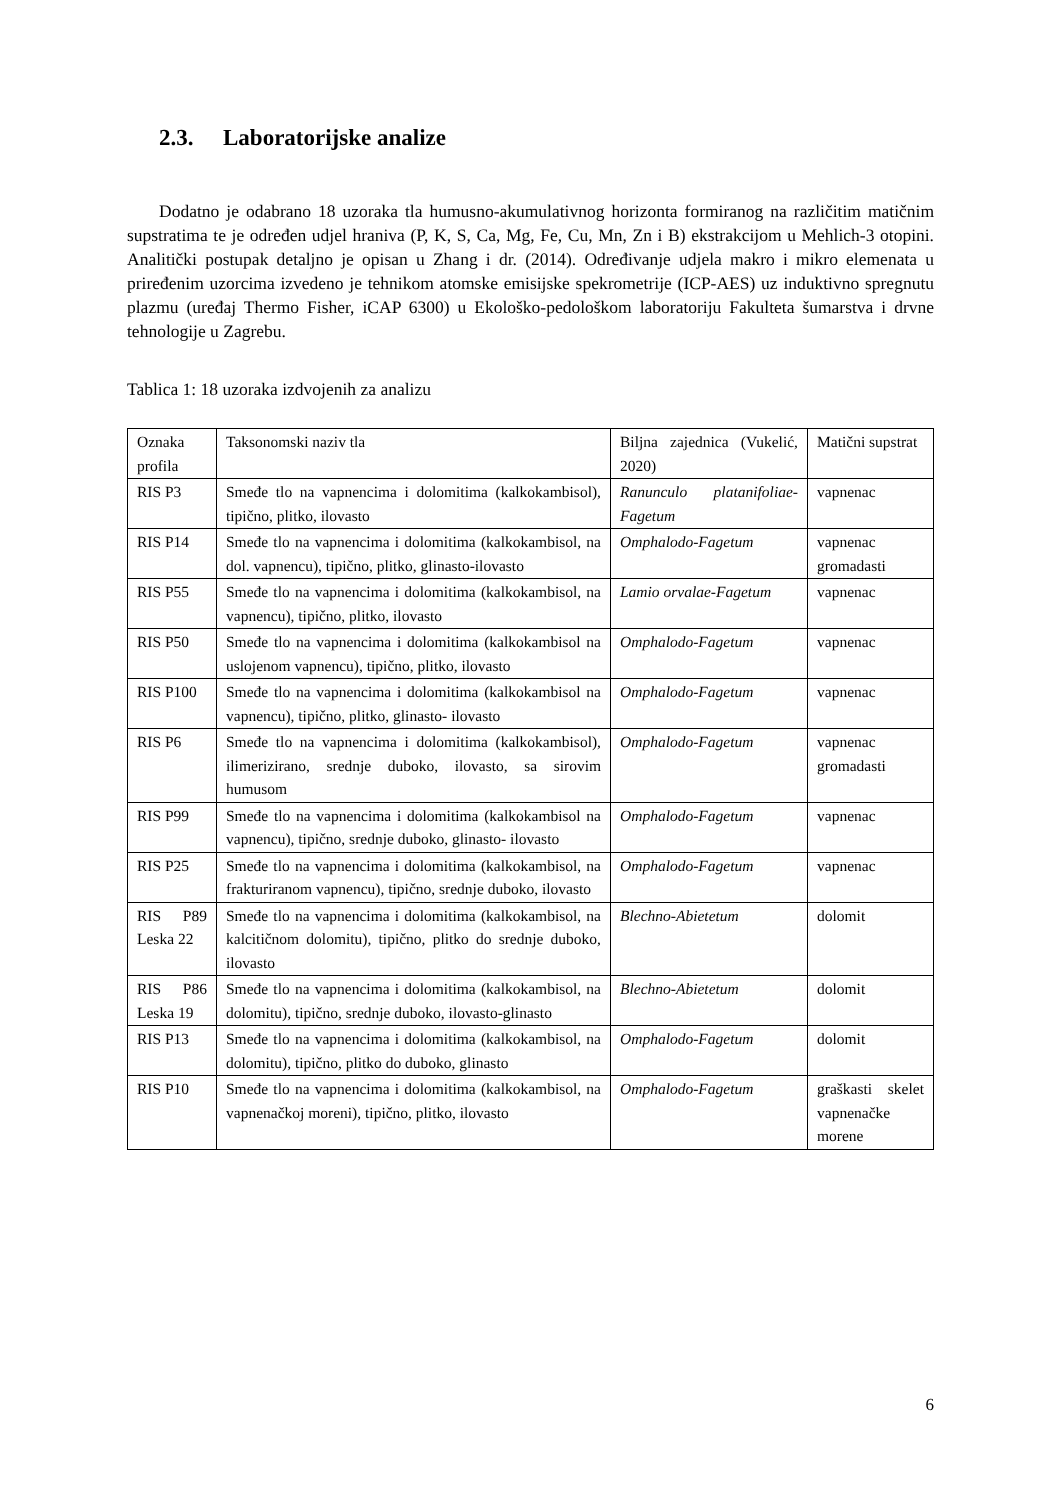2.3. Laboratorijske analize
Dodatno je odabrano 18 uzoraka tla humusno-akumulativnog horizonta formiranog na različitim matičnim supstratima te je određen udjel hraniva (P, K, S, Ca, Mg, Fe, Cu, Mn, Zn i B) ekstrakcijom u Mehlich-3 otopini. Analitički postupak detaljno je opisan u Zhang i dr. (2014). Određivanje udjela makro i mikro elemenata u priređenim uzorcima izvedeno je tehnikom atomske emisijske spekrometrije (ICP-AES) uz induktivno spregnutu plazmu (uređaj Thermo Fisher, iCAP 6300) u Ekološko-pedološkom laboratoriju Fakulteta šumarstva i drvne tehnologije u Zagrebu.
Tablica 1: 18 uzoraka izdvojenih za analizu
| Oznaka profila | Taksonomski naziv tla | Biljna zajednica (Vukelić, 2020) | Matični supstrat |
| RIS P3 | Smeđe tlo na vapnencima i dolomitima (kalkokambisol), tipično, plitko, ilovasto | Ranunculo platanifoliae-Fagetum | vapnenac |
| RIS P14 | Smeđe tlo na vapnencima i dolomitima (kalkokambisol, na dol. vapnencu), tipično, plitko, glinasto-ilovasto | Omphalodo-Fagetum | vapnenac gromadasti |
| RIS P55 | Smeđe tlo na vapnencima i dolomitima (kalkokambisol, na vapnencu), tipično, plitko, ilovasto | Lamio orvalae-Fagetum | vapnenac |
| RIS P50 | Smeđe tlo na vapnencima i dolomitima (kalkokambisol na uslojenom vapnencu), tipično, plitko, ilovasto | Omphalodo-Fagetum | vapnenac |
| RIS P100 | Smeđe tlo na vapnencima i dolomitima (kalkokambisol na vapnencu), tipično, plitko, glinasto- ilovasto | Omphalodo-Fagetum | vapnenac |
| RIS P6 | Smeđe tlo na vapnencima i dolomitima (kalkokambisol), ilimerizirano, srednje duboko, ilovasto, sa sirovim humusom | Omphalodo-Fagetum | vapnenac gromadasti |
| RIS P99 | Smeđe tlo na vapnencima i dolomitima (kalkokambisol na vapnencu), tipično, srednje duboko, glinasto- ilovasto | Omphalodo-Fagetum | vapnenac |
| RIS P25 | Smeđe tlo na vapnencima i dolomitima (kalkokambisol, na frakturiranom vapnencu), tipično, srednje duboko, ilovasto | Omphalodo-Fagetum | vapnenac |
| RIS P89 Leska 22 | Smeđe tlo na vapnencima i dolomitima (kalkokambisol, na kalcitičnom dolomitu), tipično, plitko do srednje duboko, ilovasto | Blechno-Abietetum | dolomit |
| RIS P86 Leska 19 | Smeđe tlo na vapnencima i dolomitima (kalkokambisol, na dolomitu), tipično, srednje duboko, ilovasto-glinasto | Blechno-Abietetum | dolomit |
| RIS P13 | Smeđe tlo na vapnencima i dolomitima (kalkokambisol, na dolomitu), tipično, plitko do duboko, glinasto | Omphalodo-Fagetum | dolomit |
| RIS P10 | Smeđe tlo na vapnencima i dolomitima (kalkokambisol, na vapnenačkoj moreni), tipično, plitko, ilovasto | Omphalodo-Fagetum | graškasti skelet vapnenačke morene |
6